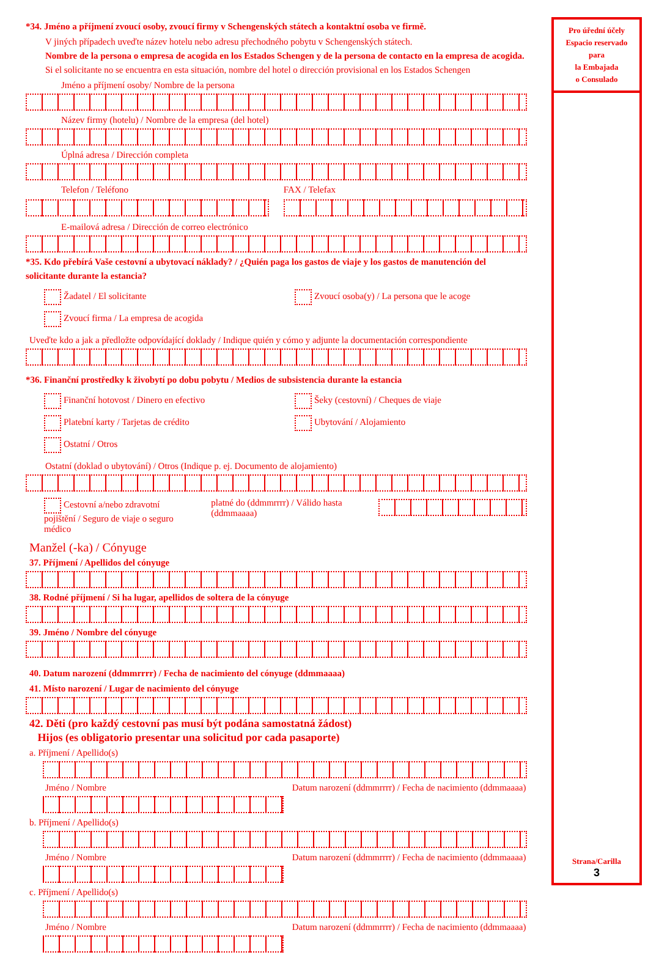*34. Jméno a příjmení zvoucí osoby, zvoucí firmy v Schengenských státech a kontaktní osoba ve firmě.
V jiných případech uveďte název hotelu nebo adresu přechodného pobytu v Schengenských státech.
Nombre de la persona o empresa de acogida en los Estados Schengen y de la persona de contacto en la empresa de acogida. Si el solicitante no se encuentra en esta situación, nombre del hotel o dirección provisional en los Estados Schengen
Jméno a příjmení osoby/ Nombre de la persona
Název firmy (hotelu) / Nombre de la empresa (del hotel)
Úplná adresa / Dirección completa
Telefon / Teléfono FAX / Telefax
E-mailová adresa / Dirección de correo electrónico
*35. Kdo přebírá Vaše cestovní a ubytovací náklady? / ¿Quién paga los gastos de viaje y los gastos de manutención del solicitante durante la estancia?
Žadatel / El solicitante Zvoucí osoba(y) / La persona que le acoge
Zvoucí firma / La empresa de acogida
Uveďte kdo a jak a předložte odpovídající doklady / Indique quién y cómo y adjunte la documentación correspondiente
*36. Finanční prostředky k živobytí po dobu pobytu / Medios de subsistencia durante la estancia
Finanční hotovost / Dinero en efectivo Šeky (cestovní) / Cheques de viaje
Platební karty / Tarjetas de crédito Ubytování / Alojamiento
Ostatní / Otros
Ostatní (doklad o ubytování) / Otros (Indique p. ej. Documento de alojamiento)
Cestovní a/nebo zdravotní pojištění / Seguro de viaje o seguro médico platné do (ddmmrrrr) / Válido hasta (ddmmaaaa)
Manžel (-ka) / Cónyuge
37. Příjmení / Apellidos del cónyuge
38. Rodné příjmení / Si ha lugar, apellidos de soltera de la cónyuge
39. Jméno / Nombre del cónyuge
40. Datum narození (ddmmrrrr) / Fecha de nacimiento del cónyuge (ddmmaaaa)
41. Místo narození / Lugar de nacimiento del cónyuge
42. Děti (pro každý cestovní pas musí být podána samostatná žádost)
Hijos (es obligatorio presentar una solicitud por cada pasaporte)
a. Příjmení / Apellido(s)
Jméno / Nombre Datum narození (ddmmrrrr) / Fecha de nacimiento (ddmmaaaa)
b. Příjmení / Apellido(s)
Jméno / Nombre Datum narození (ddmmrrrr) / Fecha de nacimiento (ddmmaaaa)
c. Příjmení / Apellido(s)
Jméno / Nombre Datum narození (ddmmrrrr) / Fecha de nacimiento (ddmmaaaa)
Pro úřední účely
Espacio reservado
para
la Embajada
o Consulado
Strana/Carilla
3